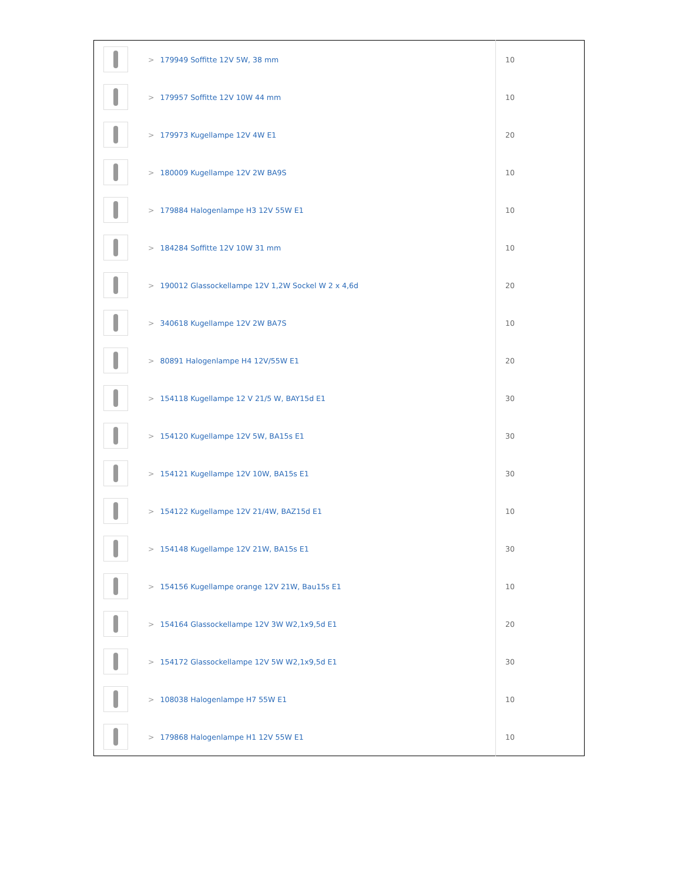| | > 179949 Soffitte 12V 5W, 38 mm | 10 |
| | > 179957 Soffitte 12V 10W 44 mm | 10 |
| | > 179973 Kugellampe 12V 4W E1 | 20 |
| | > 180009 Kugellampe 12V 2W BA9S | 10 |
| | > 179884 Halogenlampe H3 12V 55W E1 | 10 |
| | > 184284 Soffitte 12V 10W 31 mm | 10 |
| | > 190012 Glassockellampe 12V 1,2W Sockel W 2 x 4,6d | 20 |
| | > 340618 Kugellampe 12V 2W BA7S | 10 |
| | > 80891 Halogenlampe H4 12V/55W E1 | 20 |
| | > 154118 Kugellampe 12 V 21/5 W, BAY15d E1 | 30 |
| | > 154120 Kugellampe 12V 5W, BA15s E1 | 30 |
| | > 154121 Kugellampe 12V 10W, BA15s E1 | 30 |
| | > 154122 Kugellampe 12V 21/4W, BAZ15d E1 | 10 |
| | > 154148 Kugellampe 12V 21W, BA15s E1 | 30 |
| | > 154156 Kugellampe orange 12V 21W, Bau15s E1 | 10 |
| | > 154164 Glassockellampe 12V 3W W2,1x9,5d E1 | 20 |
| | > 154172 Glassockellampe 12V 5W W2,1x9,5d E1 | 30 |
| | > 108038 Halogenlampe H7 55W E1 | 10 |
| | > 179868 Halogenlampe H1 12V 55W E1 | 10 |